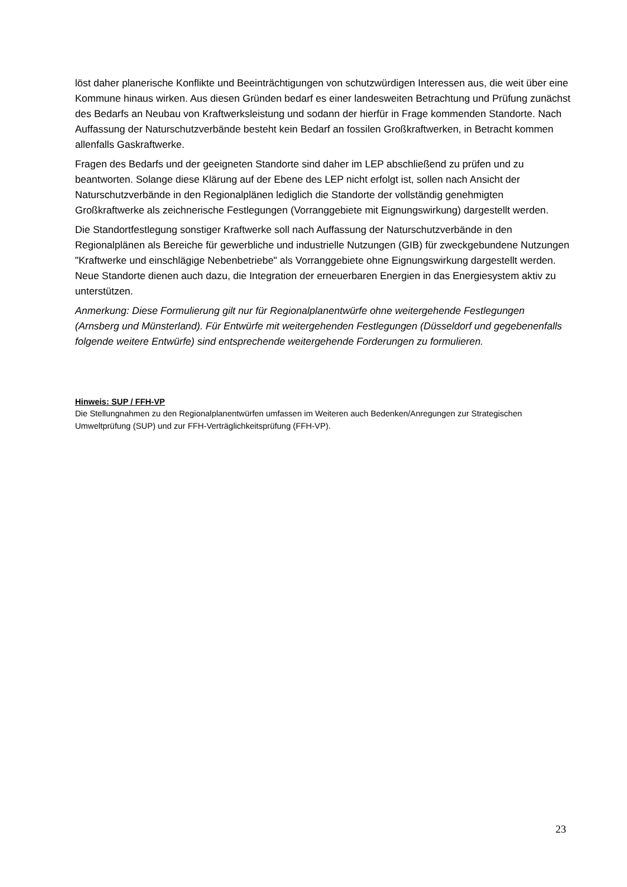löst daher planerische Konflikte und Beeinträchtigungen von schutzwürdigen Interessen aus, die weit über eine Kommune hinaus wirken. Aus diesen Gründen bedarf es einer landesweiten Betrachtung und Prüfung zunächst des Bedarfs an Neubau von Kraftwerksleistung und sodann der hierfür in Frage kommenden Standorte. Nach Auffassung der Naturschutzverbände besteht kein Bedarf an fossilen Großkraftwerken, in Betracht kommen allenfalls Gaskraftwerke.
Fragen des Bedarfs und der geeigneten Standorte sind daher im LEP abschließend zu prüfen und zu beantworten. Solange diese Klärung auf der Ebene des LEP nicht erfolgt ist, sollen nach Ansicht der Naturschutzverbände in den Regionalplänen lediglich die Standorte der vollständig genehmigten Großkraftwerke als zeichnerische Festlegungen (Vorranggebiete mit Eignungswirkung) dargestellt werden.
Die Standortfestlegung sonstiger Kraftwerke soll nach Auffassung der Naturschutzverbände in den Regionalplänen als Bereiche für gewerbliche und industrielle Nutzungen (GIB) für zweckgebundene Nutzungen "Kraftwerke und einschlägige Nebenbetriebe" als Vorranggebiete ohne Eignungswirkung dargestellt werden. Neue Standorte dienen auch dazu, die Integration der erneuerbaren Energien in das Energiesystem aktiv zu unterstützen.
Anmerkung: Diese Formulierung gilt nur für Regionalplanentwürfe ohne weitergehende Festlegungen (Arnsberg und Münsterland). Für Entwürfe mit weitergehenden Festlegungen (Düsseldorf und gegebenenfalls folgende weitere Entwürfe) sind entsprechende weitergehende Forderungen zu formulieren.
Hinweis: SUP / FFH-VP
Die Stellungnahmen zu den Regionalplanentwürfen umfassen im Weiteren auch Bedenken/Anregungen zur Strategischen Umweltprüfung (SUP) und zur FFH-Verträglichkeitsprüfung (FFH-VP).
23